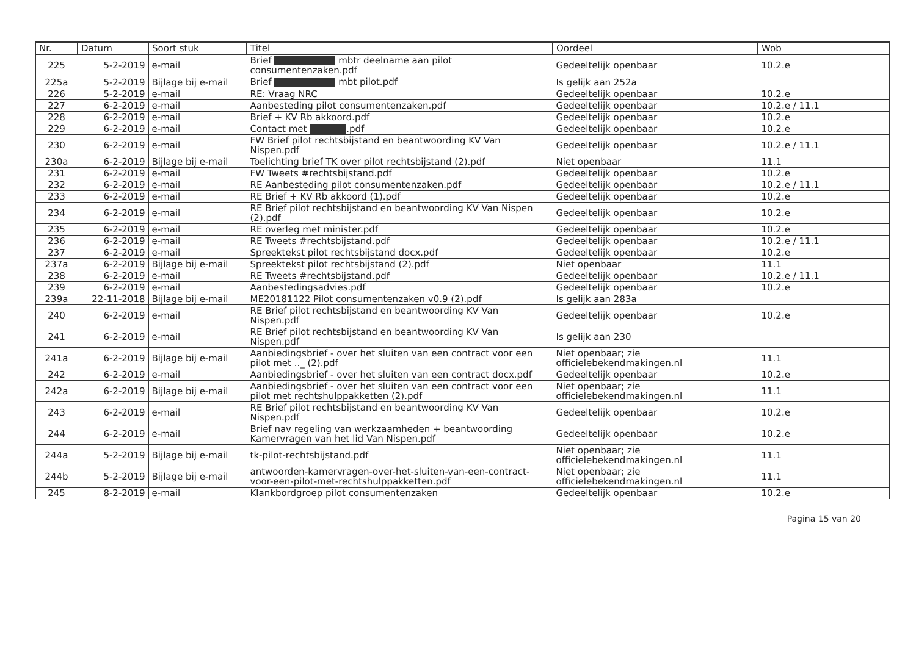| Nr. | Datum | Soort stuk | Titel | Oordeel | Wob |
| --- | --- | --- | --- | --- | --- |
| 225 | 5-2-2019 | e-mail | Brief mbtr deelname aan pilot consumentenzaken.pdf | Gedeeltelijk openbaar | 10.2.e |
| 225a | 5-2-2019 | Bijlage bij e-mail | Brief mbt pilot.pdf | Is gelijk aan 252a | |
| 226 | 5-2-2019 | e-mail | RE: Vraag NRC | Gedeeltelijk openbaar | 10.2.e |
| 227 | 6-2-2019 | e-mail | Aanbesteding pilot consumentenzaken.pdf | Gedeeltelijk openbaar | 10.2.e / 11.1 |
| 228 | 6-2-2019 | e-mail | Brief + KV Rb akkoord.pdf | Gedeeltelijk openbaar | 10.2.e |
| 229 | 6-2-2019 | e-mail | Contact met .pdf | Gedeeltelijk openbaar | 10.2.e |
| 230 | 6-2-2019 | e-mail | FW Brief pilot rechtsbijstand en beantwoording KV Van Nispen.pdf | Gedeeltelijk openbaar | 10.2.e / 11.1 |
| 230a | 6-2-2019 | Bijlage bij e-mail | Toelichting brief TK over pilot rechtsbijstand (2).pdf | Niet openbaar | 11.1 |
| 231 | 6-2-2019 | e-mail | FW Tweets #rechtsbijstand.pdf | Gedeeltelijk openbaar | 10.2.e |
| 232 | 6-2-2019 | e-mail | RE Aanbesteding pilot consumentenzaken.pdf | Gedeeltelijk openbaar | 10.2.e / 11.1 |
| 233 | 6-2-2019 | e-mail | RE Brief + KV Rb akkoord (1).pdf | Gedeeltelijk openbaar | 10.2.e |
| 234 | 6-2-2019 | e-mail | RE Brief pilot rechtsbijstand en beantwoording KV Van Nispen (2).pdf | Gedeeltelijk openbaar | 10.2.e |
| 235 | 6-2-2019 | e-mail | RE overleg met minister.pdf | Gedeeltelijk openbaar | 10.2.e |
| 236 | 6-2-2019 | e-mail | RE Tweets #rechtsbijstand.pdf | Gedeeltelijk openbaar | 10.2.e / 11.1 |
| 237 | 6-2-2019 | e-mail | Spreektekst pilot rechtsbijstand docx.pdf | Gedeeltelijk openbaar | 10.2.e |
| 237a | 6-2-2019 | Bijlage bij e-mail | Spreektekst pilot rechtsbijstand (2).pdf | Niet openbaar | 11.1 |
| 238 | 6-2-2019 | e-mail | RE Tweets #rechtsbijstand.pdf | Gedeeltelijk openbaar | 10.2.e / 11.1 |
| 239 | 6-2-2019 | e-mail | Aanbestedingsadvies.pdf | Gedeeltelijk openbaar | 10.2.e |
| 239a | 22-11-2018 | Bijlage bij e-mail | ME20181122 Pilot consumentenzaken v0.9 (2).pdf | Is gelijk aan 283a | |
| 240 | 6-2-2019 | e-mail | RE Brief pilot rechtsbijstand en beantwoording KV Van Nispen.pdf | Gedeeltelijk openbaar | 10.2.e |
| 241 | 6-2-2019 | e-mail | RE Brief pilot rechtsbijstand en beantwoording KV Van Nispen.pdf | Is gelijk aan 230 | |
| 241a | 6-2-2019 | Bijlage bij e-mail | Aanbiedingsbrief - over het sluiten van een contract voor een pilot met .._ (2).pdf | Niet openbaar; zie officielebekendmakingen.nl | 11.1 |
| 242 | 6-2-2019 | e-mail | Aanbiedingsbrief - over het sluiten van een contract docx.pdf | Gedeeltelijk openbaar | 10.2.e |
| 242a | 6-2-2019 | Bijlage bij e-mail | Aanbiedingsbrief - over het sluiten van een contract voor een pilot met rechtshulppakketten (2).pdf | Niet openbaar; zie officielebekendmakingen.nl | 11.1 |
| 243 | 6-2-2019 | e-mail | RE Brief pilot rechtsbijstand en beantwoording KV Van Nispen.pdf | Gedeeltelijk openbaar | 10.2.e |
| 244 | 6-2-2019 | e-mail | Brief nav regeling van werkzaamheden + beantwoording Kamervragen van het lid Van Nispen.pdf | Gedeeltelijk openbaar | 10.2.e |
| 244a | 5-2-2019 | Bijlage bij e-mail | tk-pilot-rechtsbijstand.pdf | Niet openbaar; zie officielebekendmakingen.nl | 11.1 |
| 244b | 5-2-2019 | Bijlage bij e-mail | antwoorden-kamervragen-over-het-sluiten-van-een-contract-voor-een-pilot-met-rechtshulppakketten.pdf | Niet openbaar; zie officielebekendmakingen.nl | 11.1 |
| 245 | 8-2-2019 | e-mail | Klankbordgroep pilot consumentenzaken | Gedeeltelijk openbaar | 10.2.e |
Pagina 15 van 20